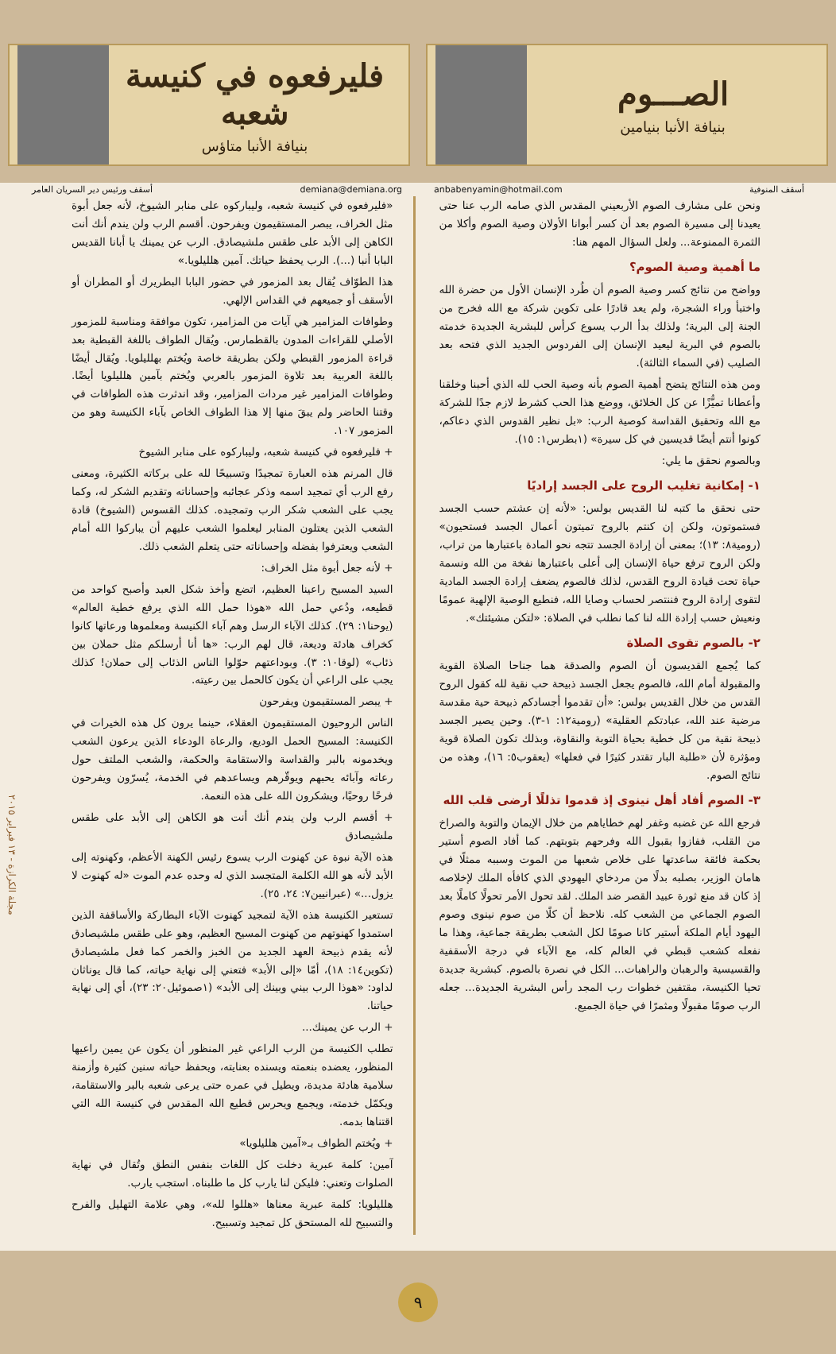الصـــوم
بنيافة الأنبا بنيامين
فليرفعوه في كنيسة شعبه
بنيافة الأنبا متاؤس
أسقف المنوفية anbabenyamin@hotmail.com
demiana@demiana.org أسقف ورئيس دير السريان العامر
ونحن على مشارف الصوم الأربعيني المقدس الذي صامه الرب عنا حتى يعيدنا إلى مسيرة الصوم بعد أن كسر أبوانا الأولان وصية الصوم وأكلا من الثمرة الممنوعة... ولعل السؤال المهم هنا:
ما أهمية وصية الصوم؟
وواضح من نتائج كسر وصية الصوم أن طُرد الإنسان الأول من حضرة الله واختبأ وراء الشجرة، ولم يعد قادرًا على تكوين شركة مع الله فخرج من الجنة إلى البرية؛ ولذلك بدأ الرب يسوع كرأس للبشرية الجديدة خدمته بالصوم في البرية ليعيد الإنسان إلى الفردوس الجديد الذي فتحه بعد الصليب (في السماء الثالثة).
ومن هذه النتائج يتضح أهمية الصوم بأنه وصية الحب لله الذي أحبنا وخلقنا وأعطانا تميُّزًا عن كل الخلائق، ووضع هذا الحب كشرط لازم جدًا للشركة مع الله وتحقيق القداسة كوصية الرب: «بل نظير القدوس الذي دعاكم، كونوا أنتم أيضًا قديسين في كل سيرة» (١بطرس١: ١٥).
وبالصوم نحقق ما يلي:
١- إمكانية تغليب الروح على الجسد إراديًا
حتى نحقق ما كتبه لنا القديس بولس: «لأنه إن عشتم حسب الجسد فستموتون، ولكن إن كنتم بالروح تميتون أعمال الجسد فستحيون» (رومية٨: ١٣)؛ بمعنى أن إرادة الجسد تتجه نحو المادة باعتبارها من تراب، ولكن الروح ترفع حياة الإنسان إلى أعلى باعتبارها نفخة من الله ونسمة حياة تحت قيادة الروح القدس، لذلك فالصوم يضعف إرادة الجسد المادية لتقوى إرادة الروح فننتصر لحساب وصايا الله، فنطيع الوصية الإلهية عمومًا ونعيش حسب إرادة الله لنا كما نطلب في الصلاة: «لتكن مشيئتك».
٢- بالصوم تقوى الصلاة
كما يُجمع القديسون أن الصوم والصدقة هما جناحا الصلاة القوية والمقبولة أمام الله، فالصوم يجعل الجسد ذبيحة حب نقية لله كقول الروح القدس من خلال القديس بولس: «أن تقدموا أجسادكم ذبيحة حية مقدسة مرضية عند الله، عبادتكم العقلية» (رومية١٢: ١-٣). وحين يصير الجسد ذبيحة نقية من كل خطية بحياة التوبة والنقاوة، وبذلك تكون الصلاة قوية ومؤثرة لأن «طلبة البار تقتدر كثيرًا في فعلها» (يعقوب٥: ١٦)، وهذه من نتائج الصوم.
٣- الصوم أفاد أهل نينوى إذ قدموا تذللًا أرضى قلب الله
فرجع الله عن غضبه وغفر لهم خطاياهم من خلال الإيمان والتوبة والصراخ من القلب، ففازوا بقبول الله وفرحهم بتوبتهم. كما أفاد الصوم أستير بحكمة فائقة ساعدتها على خلاص شعبها من الموت وسببه ممثلًا في هامان الوزير، بصلبه بدلًا من مردخاي اليهودي الذي كافأه الملك لإخلاصه إذ كان قد منع ثورة عبيد القصر ضد الملك. لقد تحول الأمر تحولًا كاملًا بعد الصوم الجماعي من الشعب كله. نلاحظ أن كلًا من صوم نينوى وصوم اليهود أيام الملكة أستير كانا صومًا لكل الشعب بطريقة جماعية، وهذا ما نفعله كشعب قبطي في العالم كله، مع الآباء في درجة الأسقفية والقسيسية والرهبان والراهبات... الكل في نصرة بالصوم. كبشرية جديدة تحيا الكنيسة، مقتفين خطوات رب المجد رأس البشرية الجديدة... جعله الرب صومًا مقبولًا ومثمرًا في حياة الجميع.
«فليرفعوه في كنيسة شعبه، وليباركوه على منابر الشيوخ، لأنه جعل أبوة مثل الخراف، يبصر المستقيمون ويفرحون. أقسم الرب ولن يندم أنك أنت الكاهن إلى الأبد على طقس ملشيصادق. الرب عن يمينك يا أبانا القديس البابا أنبا (...). الرب يحفظ حياتك. آمين هلليلويا.»
هذا الطوّاف يُقال بعد المزمور في حضور البابا البطريرك أو المطران أو الأسقف أو جميعهم في القداس الإلهي.
وطوافات المزامير هي آيات من المزامير، تكون موافقة ومناسبة للمزمور الأصلي للقراءات المدون بالقطمارس. ويُقال الطواف باللغة القبطية بعد قراءة المزمور القبطي ولكن بطريقة خاصة ويُختم بهلليلويا. ويُقال أيضًا باللغة العربية بعد تلاوة المزمور بالعربي ويُختم بآمين هلليلويا أيضًا. وطوافات المزامير غير مردات المزامير، وقد اندثرت هذه الطوافات في وقتنا الحاضر ولم يبقَ منها إلا هذا الطواف الخاص بآباء الكنيسة وهو من المزمور ١٠٧.
+ فليرفعوه في كنيسة شعبه، وليباركوه على منابر الشيوخ
قال المرنم هذه العبارة تمجيدًا وتسبيحًا لله على بركاته الكثيرة، ومعنى رفع الرب أي تمجيد اسمه وذكر عجائبه وإحساناته وتقديم الشكر له، وكما يجب على الشعب شكر الرب وتمجيده. كذلك القسوس (الشيوخ) قادة الشعب الذين يعتلون المنابر ليعلموا الشعب عليهم أن يباركوا الله أمام الشعب ويعترفوا بفضله وإحساناته حتى يتعلم الشعب ذلك.
+ لأنه جعل أبوة مثل الخراف:
السيد المسيح راعينا العظيم، اتضع وأخذ شكل العبد وأصبح كواحد من قطيعه، ودُعي حمل الله «هوذا حمل الله الذي يرفع خطية العالم» (يوحنا١: ٢٩). كذلك الآباء الرسل وهم آباء الكنيسة ومعلموها ورعاتها كانوا كخراف هادئة وديعة، قال لهم الرب: «ها أنا أرسلكم مثل حملان بين ذئاب» (لوقا١٠: ٣). وبوداعتهم حوّلوا الناس الذئاب إلى حملان! كذلك يجب على الراعي أن يكون كالحمل بين رعيته.
+ يبصر المستقيمون ويفرحون
الناس الروحيون المستقيمون العقلاء، حينما يرون كل هذه الخيرات في الكنيسة: المسيح الحمل الوديع، والرعاة الودعاء الذين يرعون الشعب ويخدمونه بالبر والقداسة والاستقامة والحكمة، والشعب الملتف حول رعاته وآبائه يحبهم ويوقّرهم ويساعدهم في الخدمة، يُسرّون ويفرحون فرحًا روحيًا، ويشكرون الله على هذه النعمة.
+ أقسم الرب ولن يندم أنك أنت هو الكاهن إلى الأبد على طقس ملشيصادق
هذه الآية نبوة عن كهنوت الرب يسوع رئيس الكهنة الأعظم، وكهنوته إلى الأبد لأنه هو الله الكلمة المتجسد الذي له وحده عدم الموت «له كهنوت لا يزول...» (عبرانيين٧: ٢٤، ٢٥).
تستعير الكنيسة هذه الآية لتمجيد كهنوت الآباء البطاركة والأساقفة الذين استمدوا كهنوتهم من كهنوت المسيح العظيم، وهو على طقس ملشيصادق لأنه يقدم ذبيحة العهد الجديد من الخبز والخمر كما فعل ملشيصادق (تكوين١٤: ١٨)، أمّا «إلى الأبد» فتعني إلى نهاية حياته، كما قال يوناثان لداود: «هوذا الرب بيني وبينك إلى الأبد» (١صموئيل٢٠: ٢٣)، أي إلى نهاية حياتنا.
+ الرب عن يمينك...
تطلب الكنيسة من الرب الراعي غير المنظور أن يكون عن يمين راعيها المنظور، يعضده بنعمته ويسنده بعنايته، ويحفظ حياته سنين كثيرة وأزمنة سلامية هادئة مديدة، ويطيل في عمره حتى يرعى شعبه بالبر والاستقامة، ويكمّل خدمته، ويجمع ويحرس قطيع الله المقدس في كنيسة الله التي اقتناها بدمه.
+ ويُختم الطواف بـ«آمين هلليلويا»
آمين: كلمة عبرية دخلت كل اللغات بنفس النطق وتُقال في نهاية الصلوات وتعني: فليكن لنا يارب كل ما طلبناه. استجب يارب.
هلليلويا: كلمة عبرية معناها «هللوا لله»، وهي علامة التهليل والفرح والتسبيح لله المستحق كل تمجيد وتسبيح.
مجلة الكرازة - ١٣ فبراير ٢٠١٥
٩